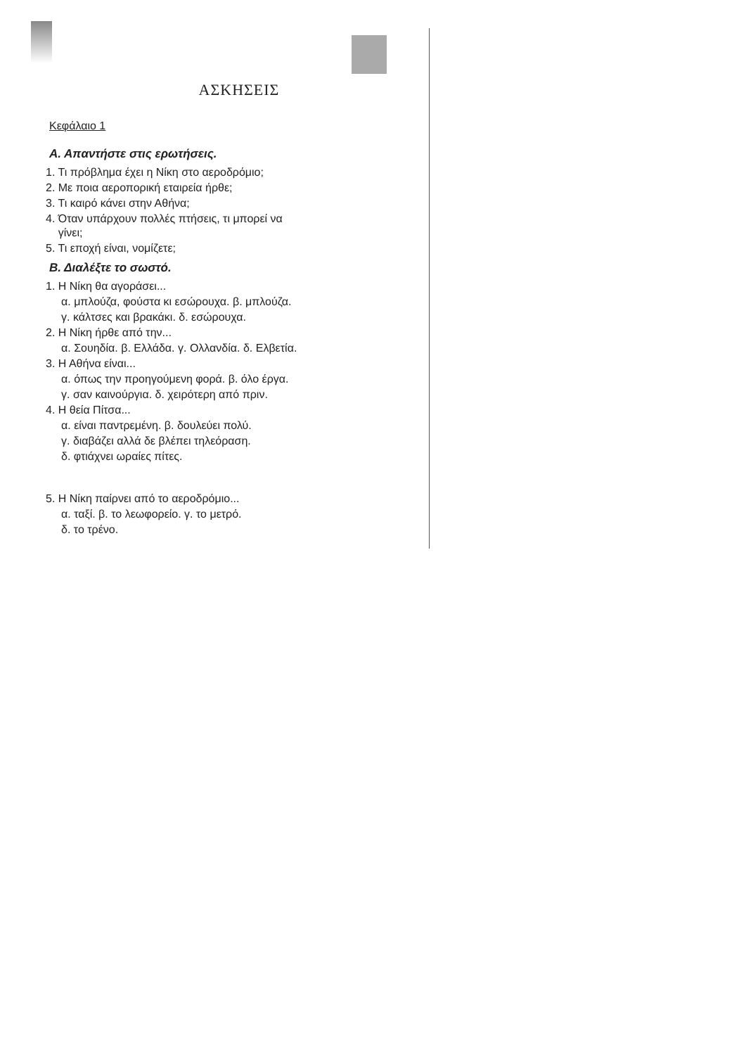ΑΣΚΗΣΕΙΣ
Κεφάλαιο 1
Α. Απαντήστε στις ερωτήσεις.
1. Τι πρόβλημα έχει η Νίκη στο αεροδρόμιο;
2. Με ποια αεροπορική εταιρεία ήρθε;
3. Τι καιρό κάνει στην Αθήνα;
4. Όταν υπάρχουν πολλές πτήσεις, τι μπορεί να
γίνει;
5. Τι εποχή είναι, νομίζετε;
Β. Διαλέξτε το σωστό.
1. Η Νίκη θα αγοράσει...
α. μπλούζα, φούστα κι εσώρουχα. β. μπλούζα.
γ. κάλτσες και βρακάκι. δ. εσώρουχα.
2. Η Νίκη ήρθε από την...
α. Σουηδία. β. Ελλάδα. γ. Ολλανδία. δ. Ελβετία.
3. Η Αθήνα είναι...
α. όπως την προηγούμενη φορά. β. όλο έργα.
γ. σαν καινούργια. δ. χειρότερη από πριν.
4. Η θεία Πίτσα...
α. είναι παντρεμένη. β. δουλεύει πολύ.
γ. διαβάζει αλλά δε βλέπει τηλεόραση.
δ. φτιάχνει ωραίες πίτες.
5. Η Νίκη παίρνει από το αεροδρόμιο...
α. ταξί. β. το λεωφορείο. γ. το μετρό.
δ. το τρένο.